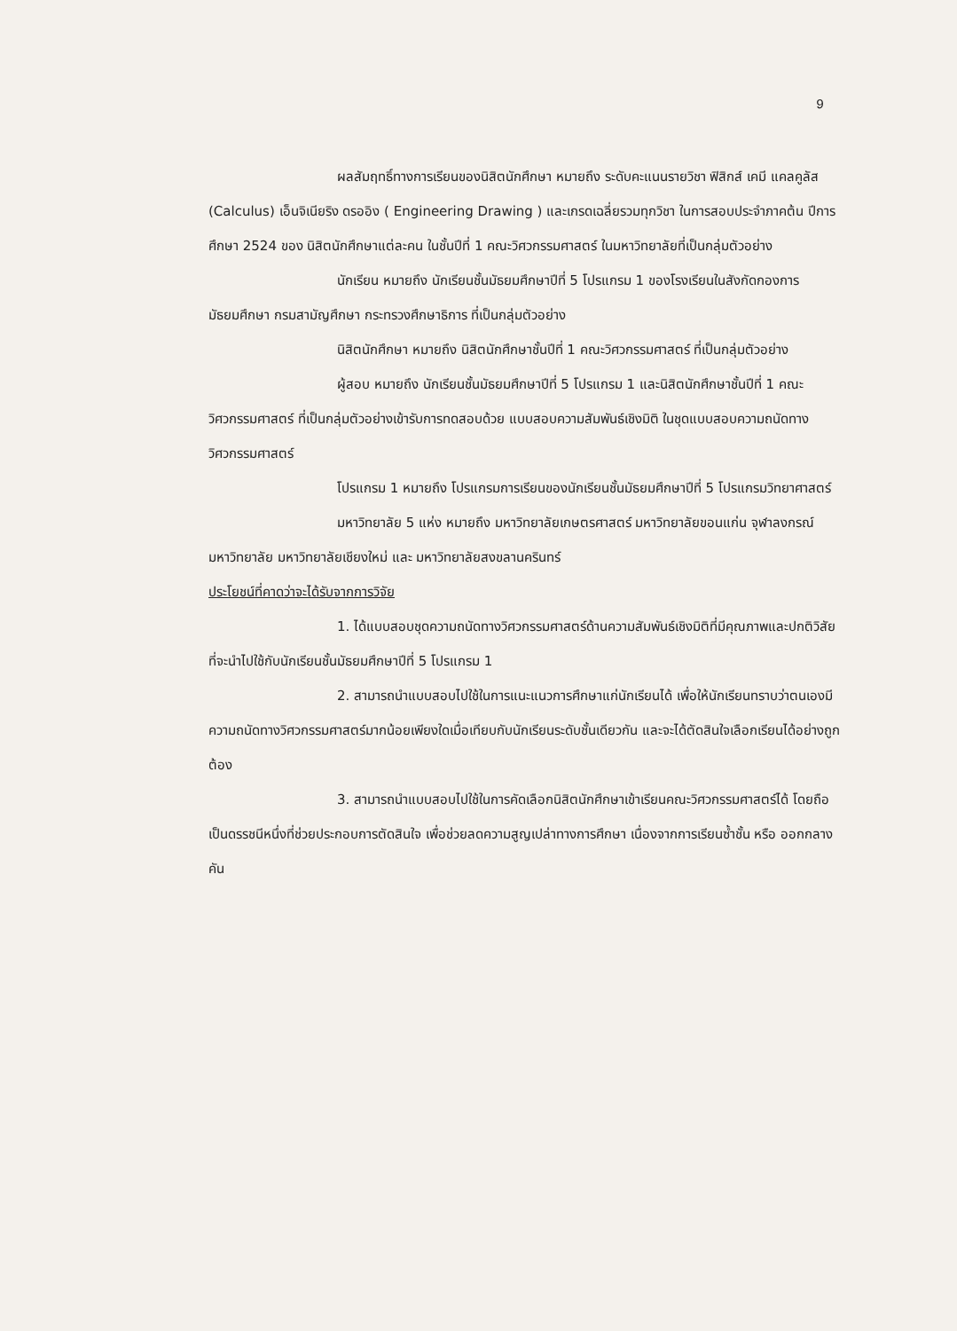9
ผลสัมฤทธิ์ทางการเรียนของนิสิตนักศึกษา หมายถึง ระดับคะแนนรายวิชา ฟิสิกส์ เคมี แคลคูลัส (Calculus) เอ็นจิเนียริง ดรออิง ( Engineering Drawing ) และเกรดเฉลี่ยรวมทุกวิชา ในการสอบประจำภาคต้น ปีการศึกษา 2524 ของ นิสิตนักศึกษาแต่ละคน ในชั้นปีที่ 1 คณะวิศวกรรมศาสตร์ ในมหาวิทยาลัยที่เป็นกลุ่มตัวอย่าง
นักเรียน หมายถึง นักเรียนชั้นมัธยมศึกษาปีที่ 5 โปรแกรม 1 ของโรงเรียนในสังกัดกองการมัธยมศึกษา กรมสามัญศึกษา กระทรวงศึกษาธิการ ที่เป็นกลุ่มตัวอย่าง
นิสิตนักศึกษา หมายถึง นิสิตนักศึกษาชั้นปีที่ 1 คณะวิศวกรรมศาสตร์ ที่เป็นกลุ่มตัวอย่าง
ผู้สอบ หมายถึง นักเรียนชั้นมัธยมศึกษาปีที่ 5 โปรแกรม 1 และนิสิตนักศึกษาชั้นปีที่ 1 คณะวิศวกรรมศาสตร์ ที่เป็นกลุ่มตัวอย่างเข้ารับการทดสอบด้วย แบบสอบความสัมพันธ์เชิงมิติ ในชุดแบบสอบความถนัดทางวิศวกรรมศาสตร์
โปรแกรม 1 หมายถึง โปรแกรมการเรียนของนักเรียนชั้นมัธยมศึกษาปีที่ 5 โปรแกรมวิทยาศาสตร์
มหาวิทยาลัย 5 แห่ง หมายถึง มหาวิทยาลัยเกษตรศาสตร์ มหาวิทยาลัยขอนแก่น จุฬาลงกรณ์มหาวิทยาลัย มหาวิทยาลัยเชียงใหม่ และ มหาวิทยาลัยสงขลานครินทร์
ประโยชน์ที่คาดว่าจะได้รับจากการวิจัย
1. ได้แบบสอบชุดความถนัดทางวิศวกรรมศาสตร์ด้านความสัมพันธ์เชิงมิติที่มีคุณภาพและปกติวิสัยที่จะนำไปใช้กับนักเรียนชั้นมัธยมศึกษาปีที่ 5 โปรแกรม 1
2. สามารถนำแบบสอบไปใช้ในการแนะแนวการศึกษาแก่นักเรียนได้ เพื่อให้นักเรียนทราบว่าตนเองมีความถนัดทางวิศวกรรมศาสตร์มากน้อยเพียงใดเมื่อเทียบกับนักเรียนระดับชั้นเดียวกัน และจะได้ตัดสินใจเลือกเรียนได้อย่างถูกต้อง
3. สามารถนำแบบสอบไปใช้ในการคัดเลือกนิสิตนักศึกษาเข้าเรียนคณะวิศวกรรมศาสตร์ได้ โดยถือเป็นดรรชนีหนึ่งที่ช่วยประกอบการตัดสินใจ เพื่อช่วยลดความสูญเปล่าทางการศึกษา เนื่องจากการเรียนซ้ำชั้น หรือ ออกกลางคัน